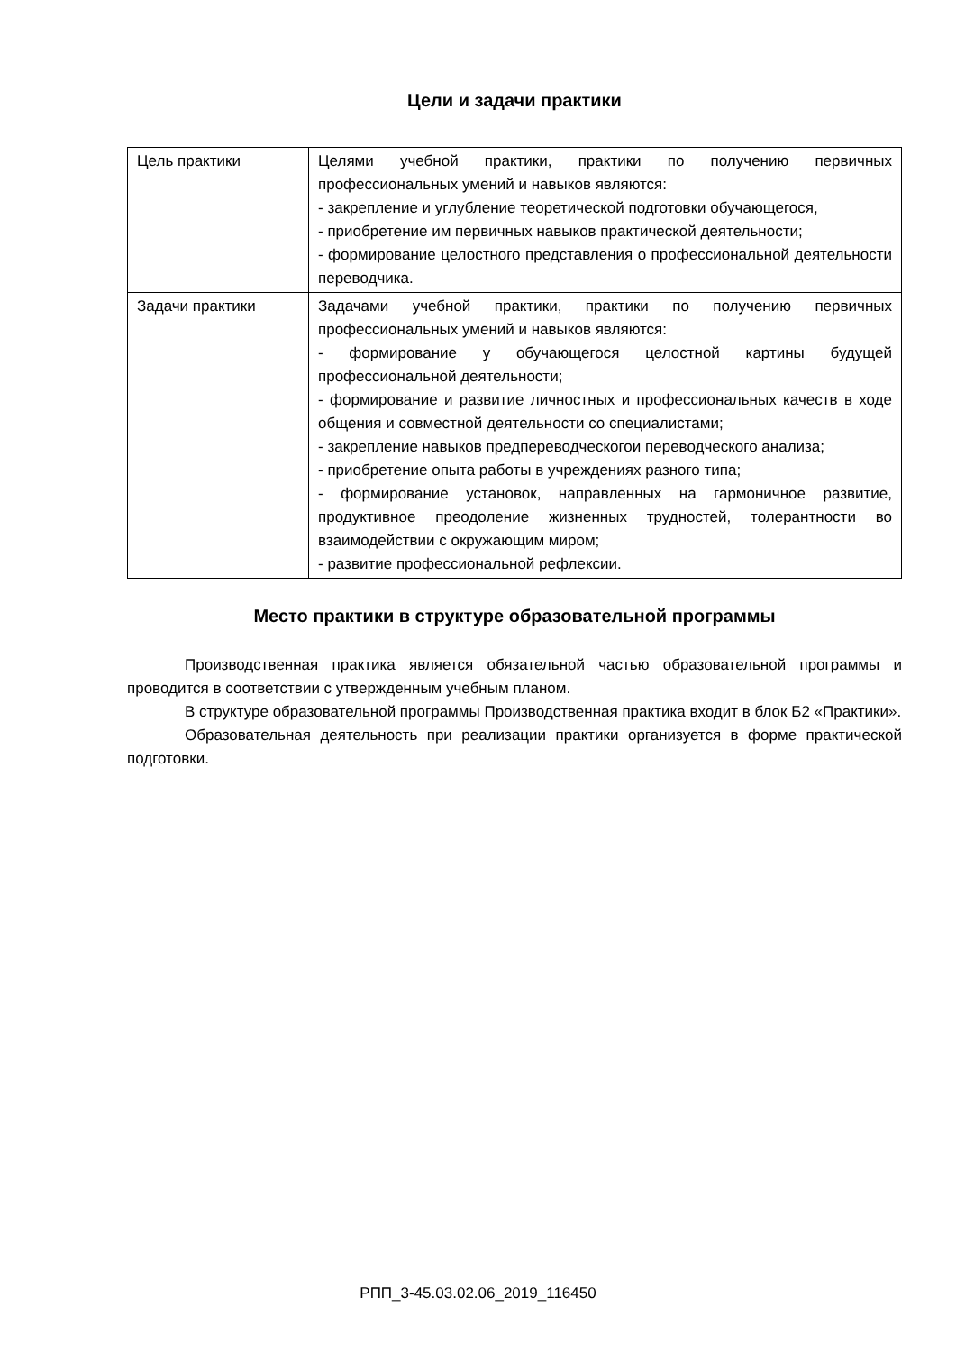Цели и задачи практики
| Цель практики | Целями учебной практики, практики по получению первичных профессиональных умений и навыков являются: - закрепление и углубление теоретической подготовки обучающегося, - приобретение им первичных навыков практической деятельности; - формирование целостного представления о профессиональной деятельности переводчика. |
| Задачи практики | Задачами учебной практики, практики по получению первичных профессиональных умений и навыков являются: - формирование у обучающегося целостной картины будущей профессиональной деятельности; - формирование и развитие личностных и профессиональных качеств в ходе общения и совместной деятельности со специалистами; - закрепление навыков предпереводческогои переводческого анализа; - приобретение опыта работы в учреждениях разного типа; - формирование установок, направленных на гармоничное развитие, продуктивное преодоление жизненных трудностей, толерантности во взаимодействии с окружающим миром; - развитие профессиональной рефлексии. |
Место практики в структуре образовательной программы
Производственная практика является обязательной частью образовательной программы и проводится в соответствии с утвержденным учебным планом.
В структуре образовательной программы Производственная практика входит в блок Б2 «Практики».
Образовательная деятельность при реализации практики организуется в форме практической подготовки.
РПП_3-45.03.02.06_2019_116450